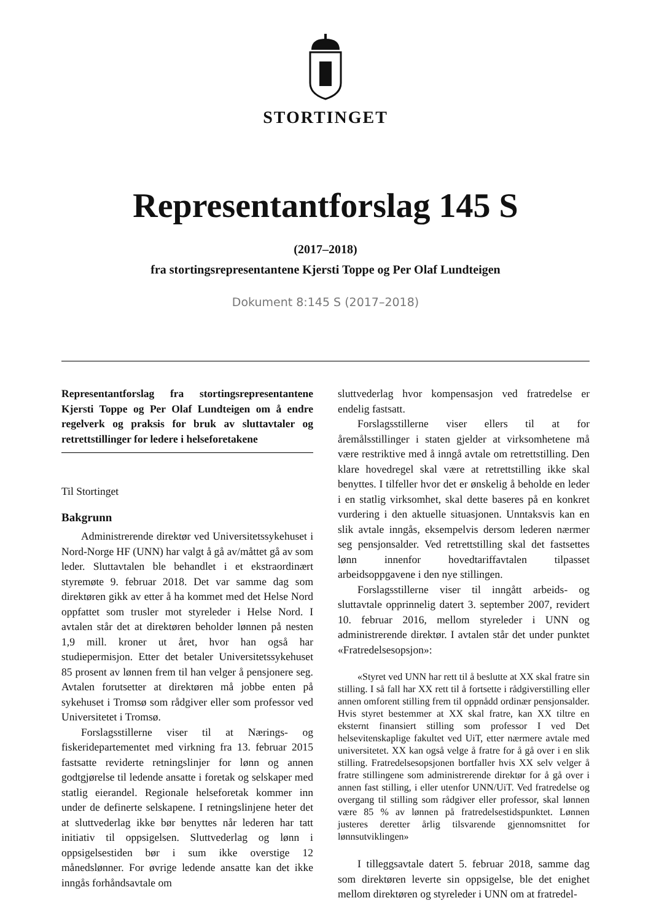STORTINGET
Representantforslag 145 S
(2017–2018)
fra stortingsrepresentantene Kjersti Toppe og Per Olaf Lundteigen
Dokument 8:145 S (2017–2018)
Representantforslag fra stortingsrepresentantene Kjersti Toppe og Per Olaf Lundteigen om å endre regelverk og praksis for bruk av sluttavtaler og retrettstillinger for ledere i helseforetakene
Til Stortinget
Bakgrunn
Administrerende direktør ved Universitetssykehuset i Nord-Norge HF (UNN) har valgt å gå av/måttet gå av som leder. Sluttavtalen ble behandlet i et ekstraordinært styremøte 9. februar 2018. Det var samme dag som direktøren gikk av etter å ha kommet med det Helse Nord oppfattet som trusler mot styreleder i Helse Nord. I avtalen står det at direktøren beholder lønnen på nesten 1,9 mill. kroner ut året, hvor han også har studiepermisjon. Etter det betaler Universitetssykehuset 85 prosent av lønnen frem til han velger å pensjonere seg. Avtalen forutsetter at direktøren må jobbe enten på sykehuset i Tromsø som rådgiver eller som professor ved Universitetet i Tromsø.
Forslagsstillerne viser til at Nærings- og fiskeridepartementet med virkning fra 13. februar 2015 fastsatte reviderte retningslinjer for lønn og annen godtgjørelse til ledende ansatte i foretak og selskaper med statlig eierandel. Regionale helseforetak kommer inn under de definerte selskapene. I retningslinjene heter det at sluttvederlag ikke bør benyttes når lederen har tatt initiativ til oppsigelsen. Sluttvederlag og lønn i oppsigelsestiden bør i sum ikke overstige 12 månedslønner. For øvrige ledende ansatte kan det ikke inngås forhåndsavtale om
sluttvederlag hvor kompensasjon ved fratredelse er endelig fastsatt.
Forslagsstillerne viser ellers til at for åremålsstillinger i staten gjelder at virksomhetene må være restriktive med å inngå avtale om retrettstilling. Den klare hovedregel skal være at retrettstilling ikke skal benyttes. I tilfeller hvor det er ønskelig å beholde en leder i en statlig virksomhet, skal dette baseres på en konkret vurdering i den aktuelle situasjonen. Unntaksvis kan en slik avtale inngås, eksempelvis dersom lederen nærmer seg pensjonsalder. Ved retrettstilling skal det fastsettes lønn innenfor hovedtariffavtalen tilpasset arbeidsoppgavene i den nye stillingen.
Forslagsstillerne viser til inngått arbeids- og sluttavtale opprinnelig datert 3. september 2007, revidert 10. februar 2016, mellom styreleder i UNN og administrerende direktør. I avtalen står det under punktet «Fratredelsesopsjon»:
«Styret ved UNN har rett til å beslutte at XX skal fratre sin stilling. I så fall har XX rett til å fortsette i rådgiverstilling eller annen omforent stilling frem til oppnådd ordinær pensjonsalder. Hvis styret bestemmer at XX skal fratre, kan XX tiltre en eksternt finansiert stilling som professor I ved Det helsevitenskaplige fakultet ved UiT, etter nærmere avtale med universitetet. XX kan også velge å fratre for å gå over i en slik stilling. Fratredelsesopsjonen bortfaller hvis XX selv velger å fratre stillingene som administrerende direktør for å gå over i annen fast stilling, i eller utenfor UNN/UiT. Ved fratredelse og overgang til stilling som rådgiver eller professor, skal lønnen være 85 % av lønnen på fratredelsestidspunktet. Lønnen justeres deretter årlig tilsvarende gjennomsnittet for lønnsutviklingen»
I tilleggsavtale datert 5. februar 2018, samme dag som direktøren leverte sin oppsigelse, ble det enighet mellom direktøren og styreleder i UNN om at fratredel-